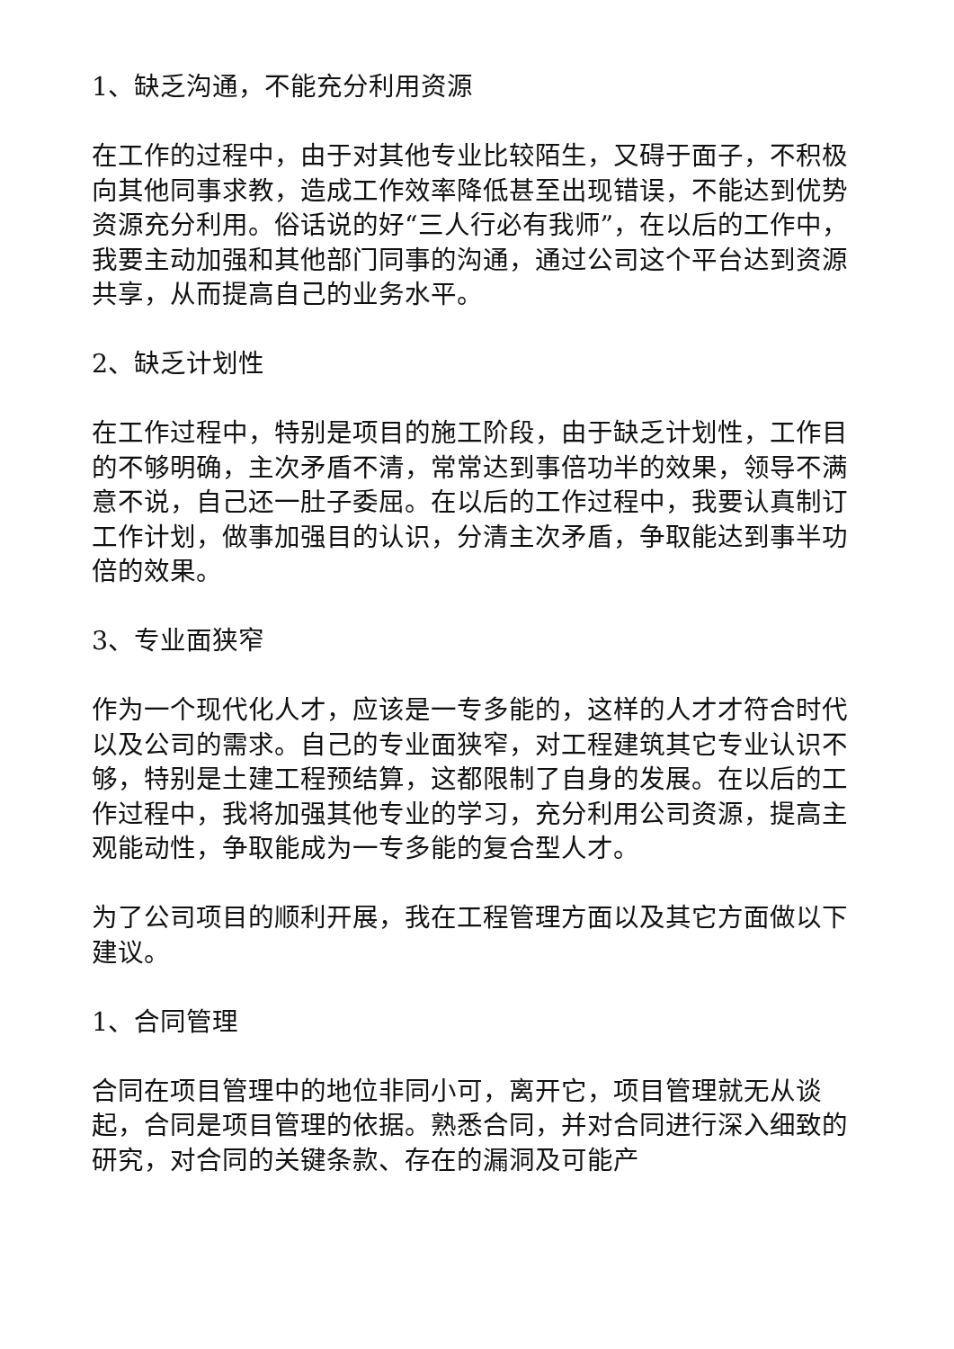1、缺乏沟通，不能充分利用资源
在工作的过程中，由于对其他专业比较陌生，又碍于面子，不积极向其他同事求教，造成工作效率降低甚至出现错误，不能达到优势资源充分利用。俗话说的好“三人行必有我师”，在以后的工作中，我要主动加强和其他部门同事的沟通，通过公司这个平台达到资源共享，从而提高自己的业务水平。
2、缺乏计划性
在工作过程中，特别是项目的施工阶段，由于缺乏计划性，工作目的不够明确，主次矛盾不清，常常达到事倍功半的效果，领导不满意不说，自己还一肚子委屈。在以后的工作过程中，我要认真制订工作计划，做事加强目的认识，分清主次矛盾，争取能达到事半功倍的效果。
3、专业面狭窄
作为一个现代化人才，应该是一专多能的，这样的人才才符合时代以及公司的需求。自己的专业面狭窄，对工程建筑其它专业认识不够，特别是土建工程预结算，这都限制了自身的发展。在以后的工作过程中，我将加强其他专业的学习，充分利用公司资源，提高主观能动性，争取能成为一专多能的复合型人才。
为了公司项目的顺利开展，我在工程管理方面以及其它方面做以下建议。
1、合同管理
合同在项目管理中的地位非同小可，离开它，项目管理就无从谈起，合同是项目管理的依据。熟悉合同，并对合同进行深入细致的研究，对合同的关键条款、存在的漏洞及可能产